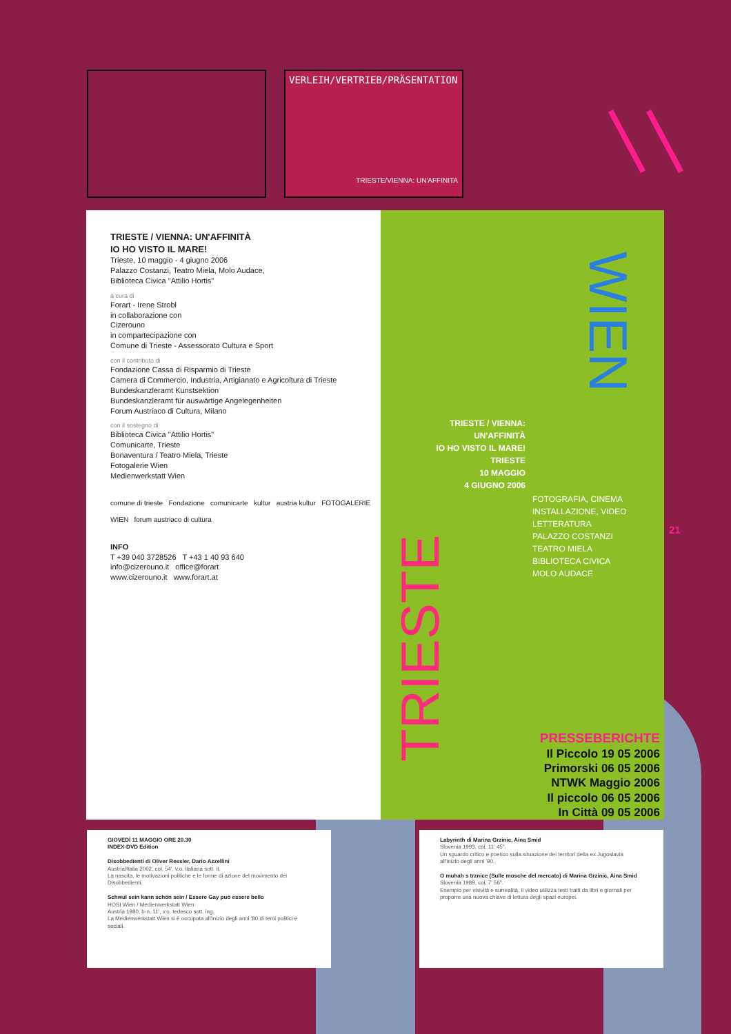VERLEIH/VERTRIEB/PRÄSENTATION
TRIESTE/VIENNA: UN'AFFINITA
TRIESTE / VIENNA: UN'AFFINITÀ
IO HO VISTO IL MARE!
Trieste, 10 maggio - 4 giugno 2006
Palazzo Costanzi, Teatro Miela, Molo Audace,
Biblioteca Civica "Attilio Hortis"
a cura di
Forart - Irene Strobl
in collaborazione con
Cizerouno
in compartecipazione con
Comune di Trieste - Assessorato Cultura e Sport
con il contributo di
Fondazione Cassa di Risparmio di Trieste
Camera di Commercio, Industria, Artigianato e Agricoltura di Trieste
Bundeskanzleramt Kunstsektion
Bundeskanzleramt für auswärtige Angelegenheiten
Forum Austriaco di Cultura, Milano
con il sostegno di
Biblioteca Civica "Attilio Hortis"
Comunicarte, Trieste
Bonaventura / Teatro Miela, Trieste
Fotogalerie Wien
Medienwerkstatt Wien
comune di trieste Fondazione comunicarte kultur austria kultur FOTOGALERIE WIEN forum austriaco di cultura
INFO
T +39 040 3728526 T +43 1 40 93 640
info@cizerouno.it office@forart
www.cizerouno.it www.forart.at
TRIESTE / VIENNA:
UN'AFFINITÀ
IO HO VISTO IL MARE!
TRIESTE
10 MAGGIO
4 GIUGNO 2006
TRIESTE
WIEN
FOTOGRAFIA, CINEMA
INSTALLAZIONE, VIDEO
LETTERATURA
PALAZZO COSTANZI
TEATRO MIELA
BIBLIOTECA CIVICA
MOLO AUDACE
PRESSEBERICHTE
Il Piccolo 19 05 2006
Primorski 06 05 2006
NTWK Maggio 2006
Il piccolo 06 05 2006
In Città 09 05 2006
21
GIOVEDÌ 11 MAGGIO ORE 20.30
INDEX-DVD Edition
Disobbedienti di Oliver Ressler, Dario Azzellini
Austria/Italia 2002, col, 54', v.o. italiana sott. it.
La nascita, le motivazioni politiche e le forme di azione del movimento dei Disobbedienti.
Schwul sein kann schön sein / Essere Gay può essere bello
HOSI Wien / Medienwerkstatt Wien
Austria 1980, b-n, 11', v.o. tedesco sott. ing.
La Medienwerkstatt Wien si è occupata all'inizio degli anni '80 di temi politici e sociali.
Labyrinth di Marina Grzinic, Aina Smid
Slovenia 1993, col, 11' 45".
Un sguardo critico e poetico sulla situazione dei territori della ex Jugoslavia all'inizio degli anni '90.
O muhah s trznice (Sulle mosche del mercato) di Marina Grzinic, Aina Smid
Slovenia 1989, col, 7' 56".
Esempio per visività e surrealità, il video utilizza testi tratti da libri e giornali per proporre una nuova chiave di lettura degli spazi europei.